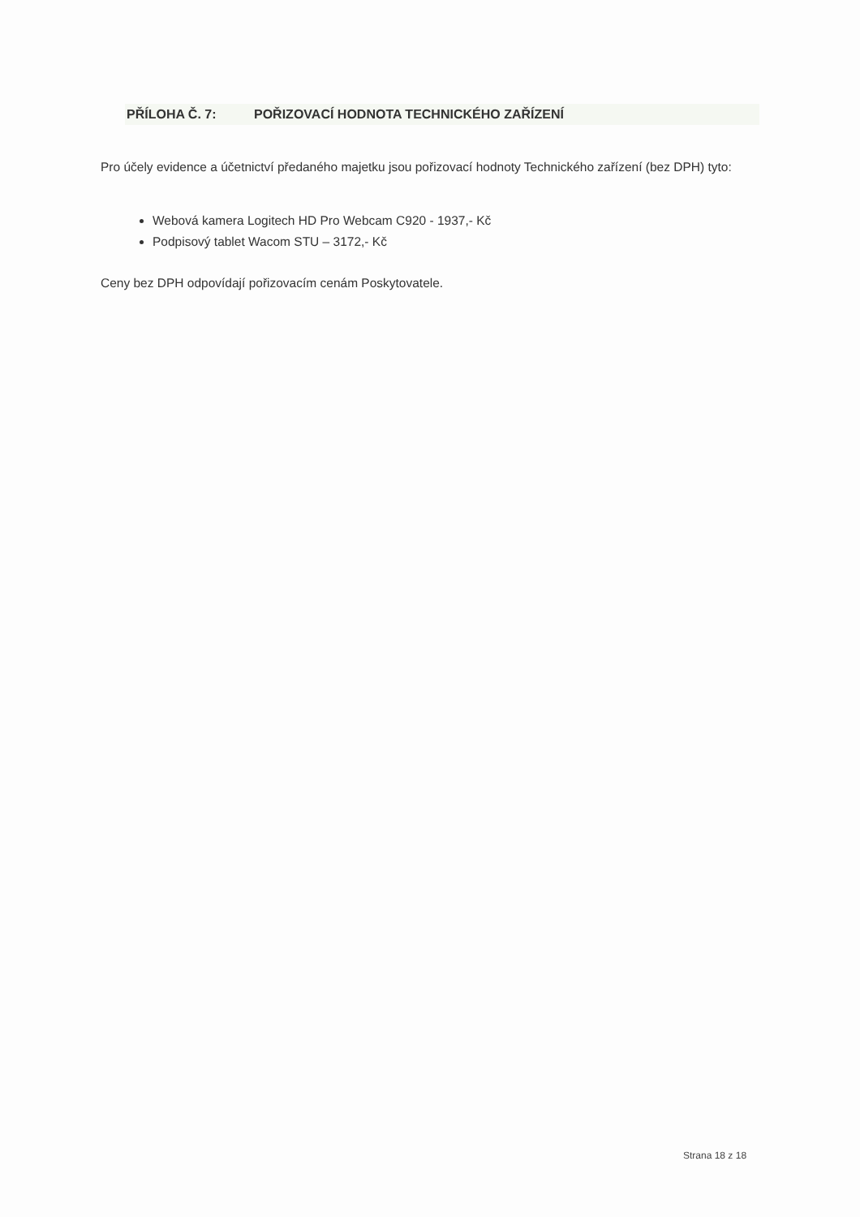PŘÍLOHA Č. 7: POŘIZOVACÍ HODNOTA TECHNICKÉHO ZAŘÍZENÍ
Pro účely evidence a účetnictví předaného majetku jsou pořizovací hodnoty Technického zařízení (bez DPH) tyto:
Webová kamera Logitech HD Pro Webcam C920 - 1937,- Kč
Podpisový tablet Wacom STU – 3172,- Kč
Ceny bez DPH odpovídají pořizovacím cenám Poskytovatele.
Strana 18 z 18